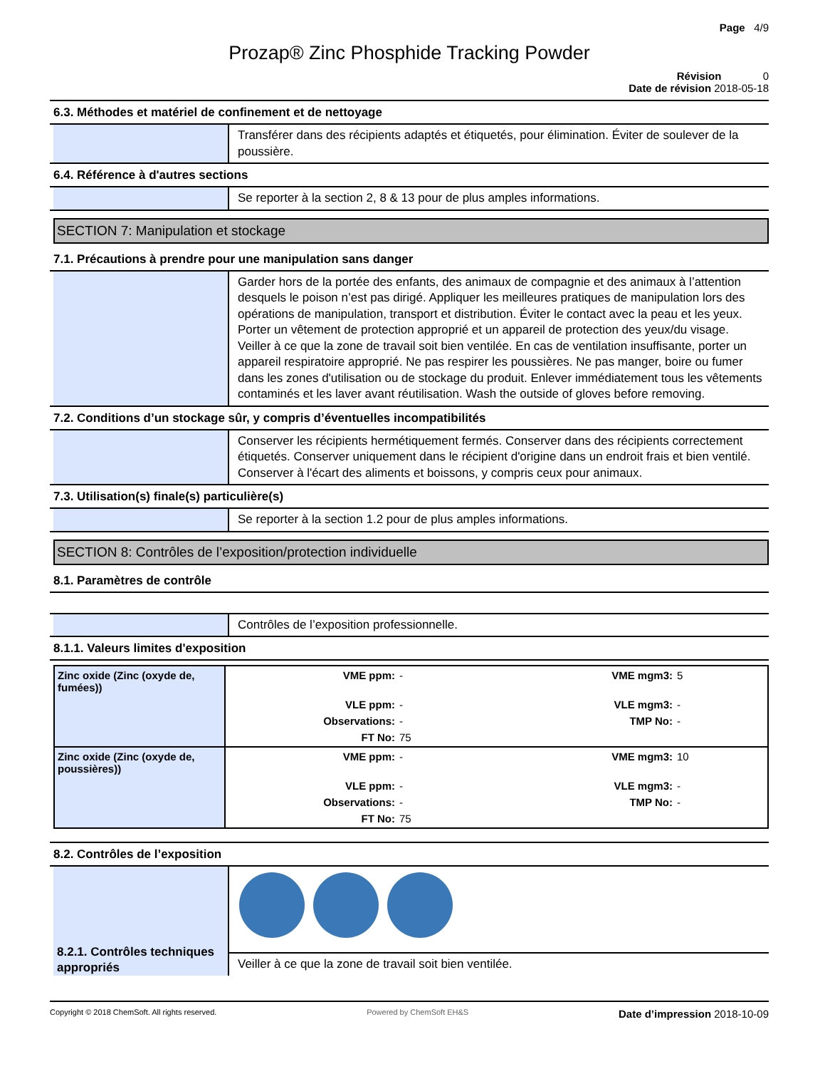Page 4/9
Prozap® Zinc Phosphide Tracking Powder
Révision 0
Date de révision 2018-05-18
6.3. Méthodes et matériel de confinement et de nettoyage
Transférer dans des récipients adaptés et étiquetés, pour élimination. Éviter de soulever de la poussière.
6.4. Référence à d'autres sections
Se reporter à la section 2, 8 & 13 pour de plus amples informations.
SECTION 7: Manipulation et stockage
7.1. Précautions à prendre pour une manipulation sans danger
Garder hors de la portée des enfants, des animaux de compagnie et des animaux à l’attention desquels le poison n’est pas dirigé. Appliquer les meilleures pratiques de manipulation lors des opérations de manipulation, transport et distribution. Éviter le contact avec la peau et les yeux. Porter un vêtement de protection approprié et un appareil de protection des yeux/du visage. Veiller à ce que la zone de travail soit bien ventilée. En cas de ventilation insuffisante, porter un appareil respiratoire approprié. Ne pas respirer les poussières. Ne pas manger, boire ou fumer dans les zones d'utilisation ou de stockage du produit. Enlever immédiatement tous les vêtements contaminés et les laver avant réutilisation. Wash the outside of gloves before removing.
7.2. Conditions d’un stockage sûr, y compris d’éventuelles incompatibilités
Conserver les récipients hermétiquement fermés. Conserver dans des récipients correctement étiquetés. Conserver uniquement dans le récipient d'origine dans un endroit frais et bien ventilé. Conserver à l'écart des aliments et boissons, y compris ceux pour animaux.
7.3. Utilisation(s) finale(s) particulière(s)
Se reporter à la section 1.2 pour de plus amples informations.
SECTION 8: Contrôles de l’exposition/protection individuelle
8.1. Paramètres de contrôle
Contrôles de l’exposition professionnelle.
8.1.1. Valeurs limites d'exposition
| Zinc oxide (Zinc (oxyde de, fumées)) | VME ppm: - VME mgm3: 5 VLE ppm: - VLE mgm3: - Observations: - TMP No: - FT No: 75 |
| Zinc oxide (Zinc (oxyde de, poussières)) | VME ppm: - VME mgm3: 10 VLE ppm: - VLE mgm3: - Observations: - TMP No: - FT No: 75 |
8.2. Contrôles de l’exposition
8.2.1. Contrôles techniques appropriés
Veiller à ce que la zone de travail soit bien ventilée.
Copyright © 2018 ChemSoft. All rights reserved. Powered by ChemSoft EH&S Date d’impression 2018-10-09